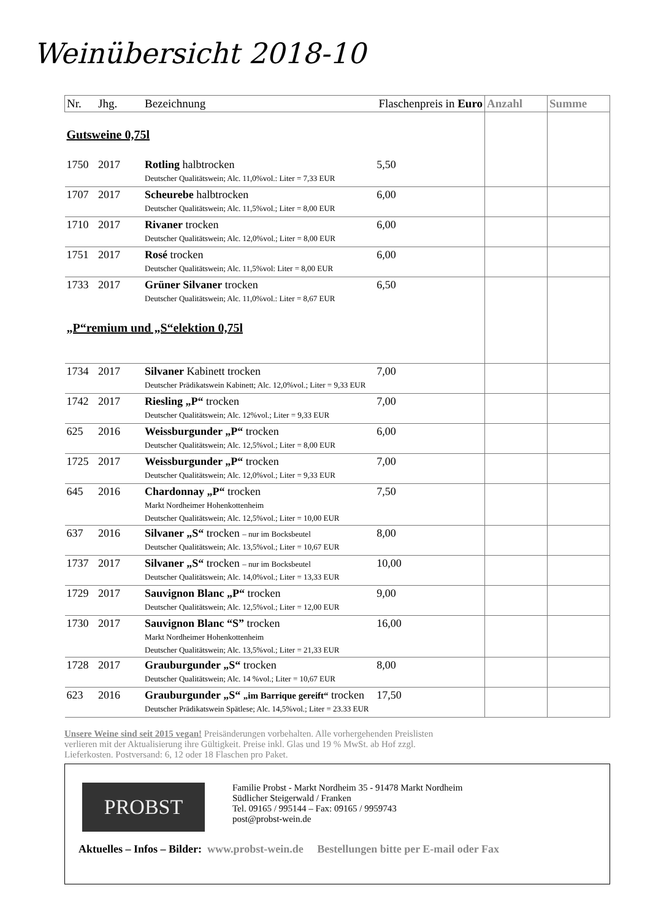Weinübersicht 2018-10
| Nr. | Jhg. | Bezeichnung | Flaschenpreis in Euro | Anzahl | Summe |
| --- | --- | --- | --- | --- | --- |
| Gutsweine 0,75l | | | | | |
| 1750 | 2017 | Rotling halbtrocken Deutscher Qualitätswein; Alc. 11,0%vol.: Liter = 7,33 EUR | 5,50 | | |
| 1707 | 2017 | Scheurebe halbtrocken Deutscher Qualitätswein; Alc. 11,5%vol.; Liter = 8,00 EUR | 6,00 | | |
| 1710 | 2017 | Rivaner trocken Deutscher Qualitätswein; Alc. 12,0%vol.; Liter = 8,00 EUR | 6,00 | | |
| 1751 | 2017 | Rosé trocken Deutscher Qualitätswein; Alc. 11,5%vol: Liter = 8,00 EUR | 6,00 | | |
| 1733 | 2017 | Grüner Silvaner trocken Deutscher Qualitätswein; Alc. 11,0%vol.: Liter = 8,67 EUR | 6,50 | | |
| „P“remium und „S“elektion 0,75l | | | | | |
| 1734 | 2017 | Silvaner Kabinett trocken Deutscher Prädikatswein Kabinett; Alc. 12,0%vol.; Liter = 9,33 EUR | 7,00 | | |
| 1742 | 2017 | Riesling „P“ trocken Deutscher Qualitätswein; Alc. 12%vol.; Liter = 9,33 EUR | 7,00 | | |
| 625 | 2016 | Weissburgunder „P“ trocken Deutscher Qualitätswein; Alc. 12,5%vol.; Liter = 8,00 EUR | 6,00 | | |
| 1725 | 2017 | Weissburgunder „P“ trocken Deutscher Qualitätswein; Alc. 12,0%vol.; Liter = 9,33 EUR | 7,00 | | |
| 645 | 2016 | Chardonnay „P“ trocken Markt Nordheimer Hohenkottenheim Deutscher Qualitätswein; Alc. 12,5%vol.; Liter = 10,00 EUR | 7,50 | | |
| 637 | 2016 | Silvaner „S“ trocken – nur im Bocksbeutel Deutscher Qualitätswein; Alc. 13,5%vol.; Liter = 10,67 EUR | 8,00 | | |
| 1737 | 2017 | Silvaner „S“ trocken – nur im Bocksbeutel Deutscher Qualitätswein; Alc. 14,0%vol.; Liter = 13,33 EUR | 10,00 | | |
| 1729 | 2017 | Sauvignon Blanc „P“ trocken Deutscher Qualitätswein; Alc. 12,5%vol.; Liter = 12,00 EUR | 9,00 | | |
| 1730 | 2017 | Sauvignon Blanc “S” trocken Markt Nordheimer Hohenkottenheim Deutscher Qualitätswein; Alc. 13,5%vol.; Liter = 21,33 EUR | 16,00 | | |
| 1728 | 2017 | Grauburgunder „S“ trocken Deutscher Qualitätswein; Alc. 14 %vol.; Liter = 10,67 EUR | 8,00 | | |
| 623 | 2016 | Grauburgunder „S“ „im Barrique gereift“ trocken Deutscher Prädikatswein Spätlese; Alc. 14,5%vol.; Liter = 23.33 EUR | 17,50 | | |
Unsere Weine sind seit 2015 vegan! Preisänderungen vorbehalten. Alle vorhergehenden Preislisten verlieren mit der Aktualisierung ihre Gültigkeit. Preise inkl. Glas und 19 % MwSt. ab Hof zzgl. Lieferkosten. Postversand: 6, 12 oder 18 Flaschen pro Paket.
PROBST
Familie Probst - Markt Nordheim 35 - 91478 Markt Nordheim
Südlicher Steigerwald / Franken
Tel. 09165 / 995144 – Fax: 09165 / 9959743
post@probst-wein.de
Aktuelles – Infos – Bilder: www.probst-wein.de Bestellungen bitte per E-mail oder Fax